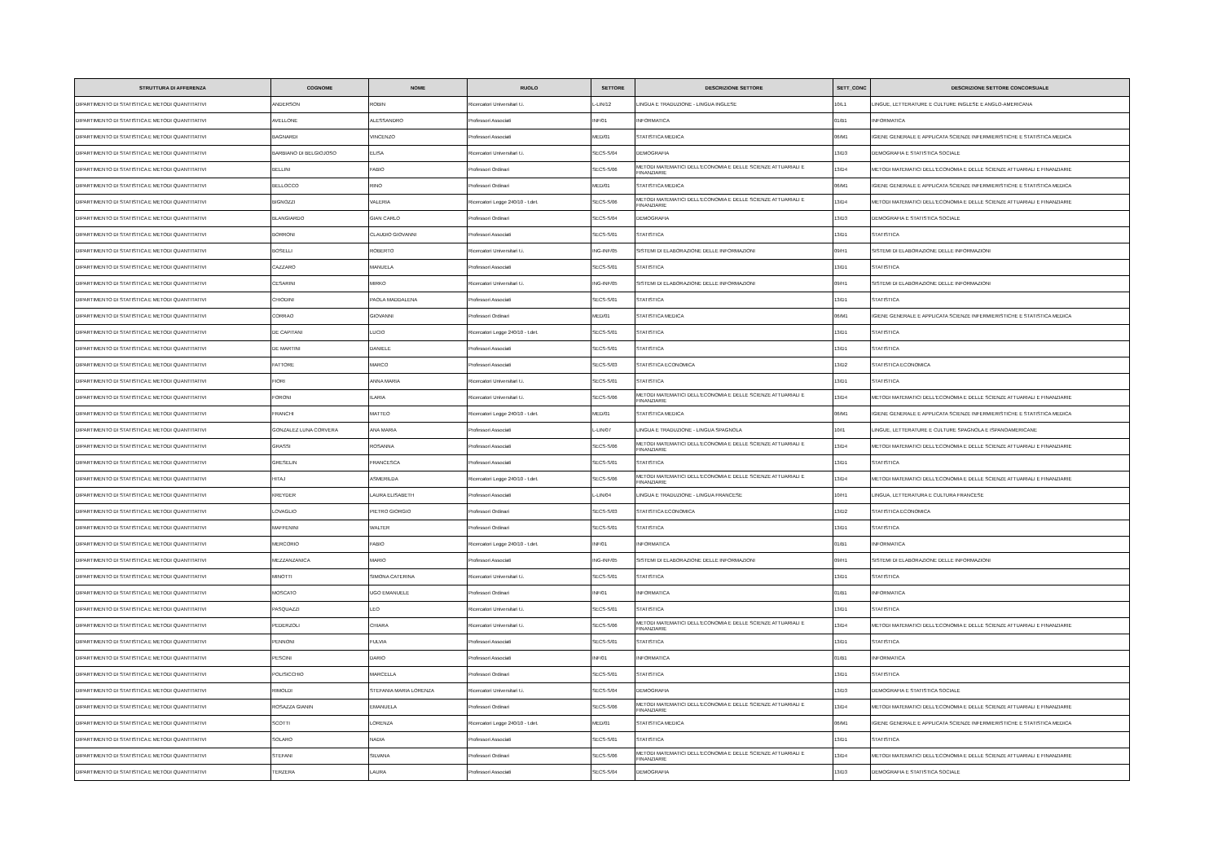| STRUTTURA DI AFFERENZA | COGNOME | NOME | RUOLO | SETTORE | DESCRIZIONE SETTORE | SETT_CONC | DESCRIZIONE SETTORE CONCORSUALE |
| --- | --- | --- | --- | --- | --- | --- | --- |
| DIPARTIMENTO DI STATISTICA E METODI QUANTITATIVI | ANDERSON | ROBIN | Ricercatori Universitari t.i. | L-LIN/12 | LINGUA E TRADUZIONE - LINGUA INGLESE | 10/L1 | LINGUE, LETTERATURE E CULTURE INGLESE E ANGLO-AMERICANA |
| DIPARTIMENTO DI STATISTICA E METODI QUANTITATIVI | AVELLONE | ALESSANDRO | Professori Associati | INF/01 | INFORMATICA | 01/B1 | INFORMATICA |
| DIPARTIMENTO DI STATISTICA E METODI QUANTITATIVI | BAGNARDI | VINCENZO | Professori Associati | MED/01 | STATISTICA MEDICA | 06/M1 | IGIENE GENERALE E APPLICATA SCIENZE INFERMIERISTICHE E STATISTICA MEDICA |
| DIPARTIMENTO DI STATISTICA E METODI QUANTITATIVI | BARBIANO DI BELGIOJOSO | ELISA | Ricercatori Universitari t.i. | SECS-S/04 | DEMOGRAFIA | 13/D3 | DEMOGRAFIA E STATISTICA SOCIALE |
| DIPARTIMENTO DI STATISTICA E METODI QUANTITATIVI | BELLINI | FABIO | Professori Ordinari | SECS-S/06 | METODI MATEMATICI DELL'ECONOMIA E DELLE SCIENZE ATTUARIALI E FINANZIARIE | 13/D4 | METODI MATEMATICI DELL'ECONOMIA E DELLE SCIENZE ATTUARIALI E FINANZIARIE |
| DIPARTIMENTO DI STATISTICA E METODI QUANTITATIVI | BELLOCCO | RINO | Professori Ordinari | MED/01 | STATISTICA MEDICA | 06/M1 | IGIENE GENERALE E APPLICATA SCIENZE INFERMIERISTICHE E STATISTICA MEDICA |
| DIPARTIMENTO DI STATISTICA E METODI QUANTITATIVI | BIGNOZZI | VALERIA | Ricercatori Legge 240/10 - t.det. | SECS-S/06 | METODI MATEMATICI DELL'ECONOMIA E DELLE SCIENZE ATTUARIALI E FINANZIARIE | 13/D4 | METODI MATEMATICI DELL'ECONOMIA E DELLE SCIENZE ATTUARIALI E FINANZIARIE |
| DIPARTIMENTO DI STATISTICA E METODI QUANTITATIVI | BLANGIARDO | GIAN CARLO | Professori Ordinari | SECS-S/04 | DEMOGRAFIA | 13/D3 | DEMOGRAFIA E STATISTICA SOCIALE |
| DIPARTIMENTO DI STATISTICA E METODI QUANTITATIVI | BORRONI | CLAUDIO GIOVANNI | Professori Associati | SECS-S/01 | STATISTICA | 13/D1 | STATISTICA |
| DIPARTIMENTO DI STATISTICA E METODI QUANTITATIVI | BOSELLI | ROBERTO | Ricercatori Universitari t.i. | ING-INF/05 | SISTEMI DI ELABORAZIONE DELLE INFORMAZIONI | 09/H1 | SISTEMI DI ELABORAZIONE DELLE INFORMAZIONI |
| DIPARTIMENTO DI STATISTICA E METODI QUANTITATIVI | CAZZARO | MANUELA | Professori Associati | SECS-S/01 | STATISTICA | 13/D1 | STATISTICA |
| DIPARTIMENTO DI STATISTICA E METODI QUANTITATIVI | CESARINI | MIRKO | Ricercatori Universitari t.i. | ING-INF/05 | SISTEMI DI ELABORAZIONE DELLE INFORMAZIONI | 09/H1 | SISTEMI DI ELABORAZIONE DELLE INFORMAZIONI |
| DIPARTIMENTO DI STATISTICA E METODI QUANTITATIVI | CHIODINI | PAOLA MADDALENA | Professori Associati | SECS-S/01 | STATISTICA | 13/D1 | STATISTICA |
| DIPARTIMENTO DI STATISTICA E METODI QUANTITATIVI | CORRAO | GIOVANNI | Professori Ordinari | MED/01 | STATISTICA MEDICA | 06/M1 | IGIENE GENERALE E APPLICATA SCIENZE INFERMIERISTICHE E STATISTICA MEDICA |
| DIPARTIMENTO DI STATISTICA E METODI QUANTITATIVI | DE CAPITANI | LUCIO | Ricercatori Legge 240/10 - t.det. | SECS-S/01 | STATISTICA | 13/D1 | STATISTICA |
| DIPARTIMENTO DI STATISTICA E METODI QUANTITATIVI | DE MARTINI | DANIELE | Professori Associati | SECS-S/01 | STATISTICA | 13/D1 | STATISTICA |
| DIPARTIMENTO DI STATISTICA E METODI QUANTITATIVI | FATTORE | MARCO | Professori Associati | SECS-S/03 | STATISTICA ECONOMICA | 13/D2 | STATISTICA ECONOMICA |
| DIPARTIMENTO DI STATISTICA E METODI QUANTITATIVI | FIORI | ANNA MARIA | Ricercatori Universitari t.i. | SECS-S/01 | STATISTICA | 13/D1 | STATISTICA |
| DIPARTIMENTO DI STATISTICA E METODI QUANTITATIVI | FORONI | ILARIA | Ricercatori Universitari t.i. | SECS-S/06 | METODI MATEMATICI DELL'ECONOMIA E DELLE SCIENZE ATTUARIALI E FINANZIARIE | 13/D4 | METODI MATEMATICI DELL'ECONOMIA E DELLE SCIENZE ATTUARIALI E FINANZIARIE |
| DIPARTIMENTO DI STATISTICA E METODI QUANTITATIVI | FRANCHI | MATTEO | Ricercatori Legge 240/10 - t.det. | MED/01 | STATISTICA MEDICA | 06/M1 | IGIENE GENERALE E APPLICATA SCIENZE INFERMIERISTICHE E STATISTICA MEDICA |
| DIPARTIMENTO DI STATISTICA E METODI QUANTITATIVI | GONZALEZ LUNA CORVERA | ANA MARIA | Professori Associati | L-LIN/07 | LINGUA E TRADUZIONE - LINGUA SPAGNOLA | 10/I1 | LINGUE, LETTERATURE E CULTURE SPAGNOLA E ISPANOAMERICANE |
| DIPARTIMENTO DI STATISTICA E METODI QUANTITATIVI | GRASSI | ROSANNA | Professori Associati | SECS-S/06 | METODI MATEMATICI DELL'ECONOMIA E DELLE SCIENZE ATTUARIALI E FINANZIARIE | 13/D4 | METODI MATEMATICI DELL'ECONOMIA E DELLE SCIENZE ATTUARIALI E FINANZIARIE |
| DIPARTIMENTO DI STATISTICA E METODI QUANTITATIVI | GRESELIN | FRANCESCA | Professori Associati | SECS-S/01 | STATISTICA | 13/D1 | STATISTICA |
| DIPARTIMENTO DI STATISTICA E METODI QUANTITATIVI | HITAJ | ASMERILDA | Ricercatori Legge 240/10 - t.det. | SECS-S/06 | METODI MATEMATICI DELL'ECONOMIA E DELLE SCIENZE ATTUARIALI E FINANZIARIE | 13/D4 | METODI MATEMATICI DELL'ECONOMIA E DELLE SCIENZE ATTUARIALI E FINANZIARIE |
| DIPARTIMENTO DI STATISTICA E METODI QUANTITATIVI | KREYDER | LAURA ELISABETH | Professori Associati | L-LIN/04 | LINGUA E TRADUZIONE - LINGUA FRANCESE | 10/H1 | LINGUA, LETTERATURA E CULTURA FRANCESE |
| DIPARTIMENTO DI STATISTICA E METODI QUANTITATIVI | LOVAGLIO | PIETRO GIORGIO | Professori Ordinari | SECS-S/03 | STATISTICA ECONOMICA | 13/D2 | STATISTICA ECONOMICA |
| DIPARTIMENTO DI STATISTICA E METODI QUANTITATIVI | MAFFENINI | WALTER | Professori Ordinari | SECS-S/01 | STATISTICA | 13/D1 | STATISTICA |
| DIPARTIMENTO DI STATISTICA E METODI QUANTITATIVI | MERCORIO | FABIO | Ricercatori Legge 240/10 - t.det. | INF/01 | INFORMATICA | 01/B1 | INFORMATICA |
| DIPARTIMENTO DI STATISTICA E METODI QUANTITATIVI | MEZZANZANICA | MARIO | Professori Associati | ING-INF/05 | SISTEMI DI ELABORAZIONE DELLE INFORMAZIONI | 09/H1 | SISTEMI DI ELABORAZIONE DELLE INFORMAZIONI |
| DIPARTIMENTO DI STATISTICA E METODI QUANTITATIVI | MINOTTI | SIMONA CATERINA | Ricercatori Universitari t.i. | SECS-S/01 | STATISTICA | 13/D1 | STATISTICA |
| DIPARTIMENTO DI STATISTICA E METODI QUANTITATIVI | MOSCATO | UGO EMANUELE | Professori Ordinari | INF/01 | INFORMATICA | 01/B1 | INFORMATICA |
| DIPARTIMENTO DI STATISTICA E METODI QUANTITATIVI | PASQUAZZI | LEO | Ricercatori Universitari t.i. | SECS-S/01 | STATISTICA | 13/D1 | STATISTICA |
| DIPARTIMENTO DI STATISTICA E METODI QUANTITATIVI | PEDERZOLI | CHIARA | Ricercatori Universitari t.i. | SECS-S/06 | METODI MATEMATICI DELL'ECONOMIA E DELLE SCIENZE ATTUARIALI E FINANZIARIE | 13/D4 | METODI MATEMATICI DELL'ECONOMIA E DELLE SCIENZE ATTUARIALI E FINANZIARIE |
| DIPARTIMENTO DI STATISTICA E METODI QUANTITATIVI | PENNONI | FULVIA | Professori Associati | SECS-S/01 | STATISTICA | 13/D1 | STATISTICA |
| DIPARTIMENTO DI STATISTICA E METODI QUANTITATIVI | PESCINI | DARIO | Professori Associati | INF/01 | INFORMATICA | 01/B1 | INFORMATICA |
| DIPARTIMENTO DI STATISTICA E METODI QUANTITATIVI | POLISICCHIO | MARCELLA | Professori Ordinari | SECS-S/01 | STATISTICA | 13/D1 | STATISTICA |
| DIPARTIMENTO DI STATISTICA E METODI QUANTITATIVI | RIMOLDI | STEFANIA MARIA LORENZA | Ricercatori Universitari t.i. | SECS-S/04 | DEMOGRAFIA | 13/D3 | DEMOGRAFIA E STATISTICA SOCIALE |
| DIPARTIMENTO DI STATISTICA E METODI QUANTITATIVI | ROSAZZA GIANIN | EMANUELA | Professori Ordinari | SECS-S/06 | METODI MATEMATICI DELL'ECONOMIA E DELLE SCIENZE ATTUARIALI E FINANZIARIE | 13/D4 | METODI MATEMATICI DELL'ECONOMIA E DELLE SCIENZE ATTUARIALI E FINANZIARIE |
| DIPARTIMENTO DI STATISTICA E METODI QUANTITATIVI | SCOTTI | LORENZA | Ricercatori Legge 240/10 - t.det. | MED/01 | STATISTICA MEDICA | 06/M1 | IGIENE GENERALE E APPLICATA SCIENZE INFERMIERISTICHE E STATISTICA MEDICA |
| DIPARTIMENTO DI STATISTICA E METODI QUANTITATIVI | SOLARO | NADIA | Professori Associati | SECS-S/01 | STATISTICA | 13/D1 | STATISTICA |
| DIPARTIMENTO DI STATISTICA E METODI QUANTITATIVI | STEFANI | SILVANA | Professori Ordinari | SECS-S/06 | METODI MATEMATICI DELL'ECONOMIA E DELLE SCIENZE ATTUARIALI E FINANZIARIE | 13/D4 | METODI MATEMATICI DELL'ECONOMIA E DELLE SCIENZE ATTUARIALI E FINANZIARIE |
| DIPARTIMENTO DI STATISTICA E METODI QUANTITATIVI | TERZERA | LAURA | Professori Associati | SECS-S/04 | DEMOGRAFIA | 13/D3 | DEMOGRAFIA E STATISTICA SOCIALE |